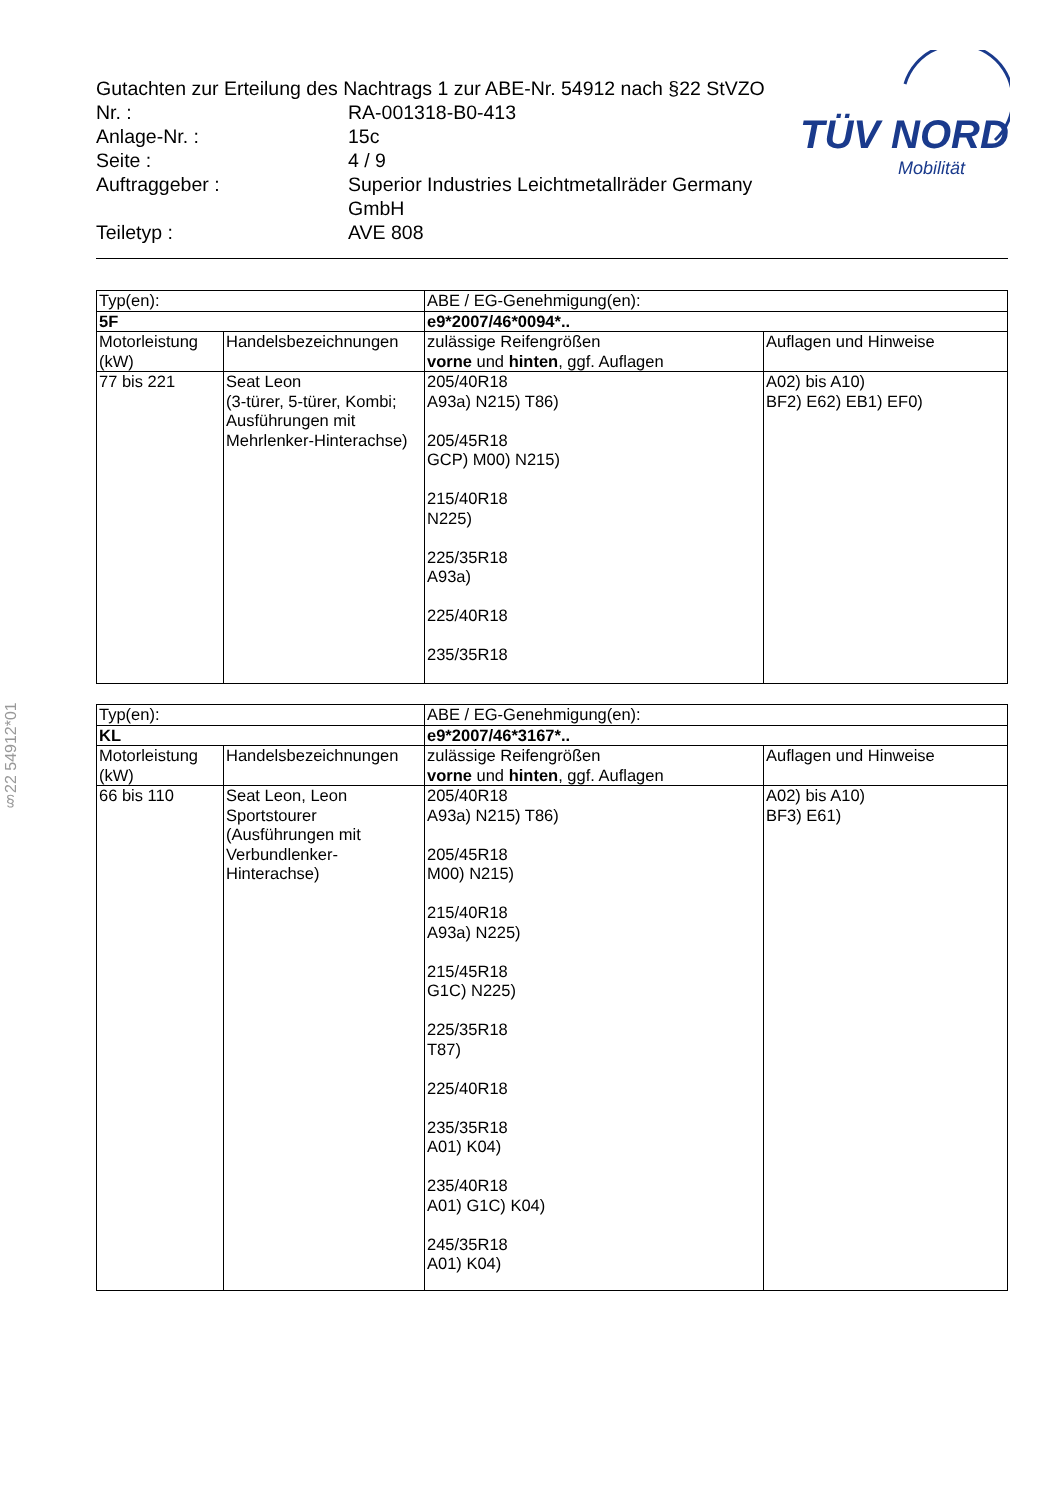Gutachten zur Erteilung des Nachtrags 1 zur ABE-Nr. 54912 nach §22 StVZO
Nr. : RA-001318-B0-413
Anlage-Nr. : 15c
Seite : 4 / 9
Auftraggeber : Superior Industries Leichtmetallräder Germany GmbH
Teiletyp : AVE 808
TÜV NORD
Mobilität
§22 54912*01
| Typ(en): | | ABE / EG-Genehmigung(en): | |
| 5F | | e9*2007/46*0094*.. | |
| Motorleistung (kW) | Handelsbezeichnungen | zulässige Reifengrößen vorne und hinten , ggf. Auflagen | Auflagen und Hinweise |
| 77 bis 221 | Seat Leon (3-türer, 5-türer, Kombi; Ausführungen mit Mehrlenker-Hinterachse) | 205/40R18 A93a) N215) T86) 205/45R18 GCP) M00) N215) 215/40R18 N225) 225/35R18 A93a) 225/40R18 235/35R18 | A02) bis A10) BF2) E62) EB1) EF0) |
| Typ(en): | | ABE / EG-Genehmigung(en): | |
| KL | | e9*2007/46*3167*.. | |
| Motorleistung (kW) | Handelsbezeichnungen | zulässige Reifengrößen vorne und hinten , ggf. Auflagen | Auflagen und Hinweise |
| 66 bis 110 | Seat Leon, Leon Sportstourer (Ausführungen mit Verbundlenker-Hinterachse) | 205/40R18 A93a) N215) T86) 205/45R18 M00) N215) 215/40R18 A93a) N225) 215/45R18 G1C) N225) 225/35R18 T87) 225/40R18 235/35R18 A01) K04) 235/40R18 A01) G1C) K04) 245/35R18 A01) K04) | A02) bis A10) BF3) E61) |